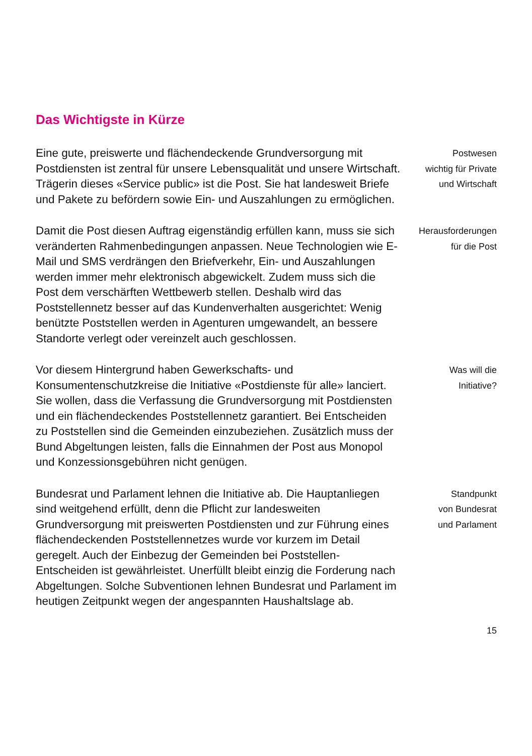Das Wichtigste in Kürze
Eine gute, preiswerte und flächendeckende Grundversorgung mit Postdiensten ist zentral für unsere Lebensqualität und unsere Wirtschaft. Trägerin dieses «Service public» ist die Post. Sie hat landesweit Briefe und Pakete zu befördern sowie Ein- und Auszahlungen zu ermöglichen.
Postwesen
wichtig für Private
und Wirtschaft
Damit die Post diesen Auftrag eigenständig erfüllen kann, muss sie sich veränderten Rahmenbedingungen anpassen. Neue Technologien wie E-Mail und SMS verdrängen den Briefverkehr, Ein- und Auszahlungen werden immer mehr elektronisch abgewickelt. Zudem muss sich die Post dem verschärften Wettbewerb stellen. Deshalb wird das Poststellennetz besser auf das Kundenverhalten ausgerichtet: Wenig benützte Poststellen werden in Agenturen umgewandelt, an bessere Standorte verlegt oder vereinzelt auch geschlossen.
Herausforderungen
für die Post
Vor diesem Hintergrund haben Gewerkschafts- und Konsumentenschutzkreise die Initiative «Postdienste für alle» lanciert. Sie wollen, dass die Verfassung die Grundversorgung mit Postdiensten und ein flächendeckendes Poststellennetz garantiert. Bei Entscheiden zu Poststellen sind die Gemeinden einzubeziehen. Zusätzlich muss der Bund Abgeltungen leisten, falls die Einnahmen der Post aus Monopol und Konzessionsgebühren nicht genügen.
Was will die
Initiative?
Bundesrat und Parlament lehnen die Initiative ab. Die Hauptanliegen sind weitgehend erfüllt, denn die Pflicht zur landesweiten Grundversorgung mit preiswerten Postdiensten und zur Führung eines flächendeckenden Poststellennetzes wurde vor kurzem im Detail geregelt. Auch der Einbezug der Gemeinden bei Poststellen-Entscheiden ist gewährleistet. Unerfüllt bleibt einzig die Forderung nach Abgeltungen. Solche Subventionen lehnen Bundesrat und Parlament im heutigen Zeitpunkt wegen der angespannten Haushaltslage ab.
Standpunkt
von Bundesrat
und Parlament
15